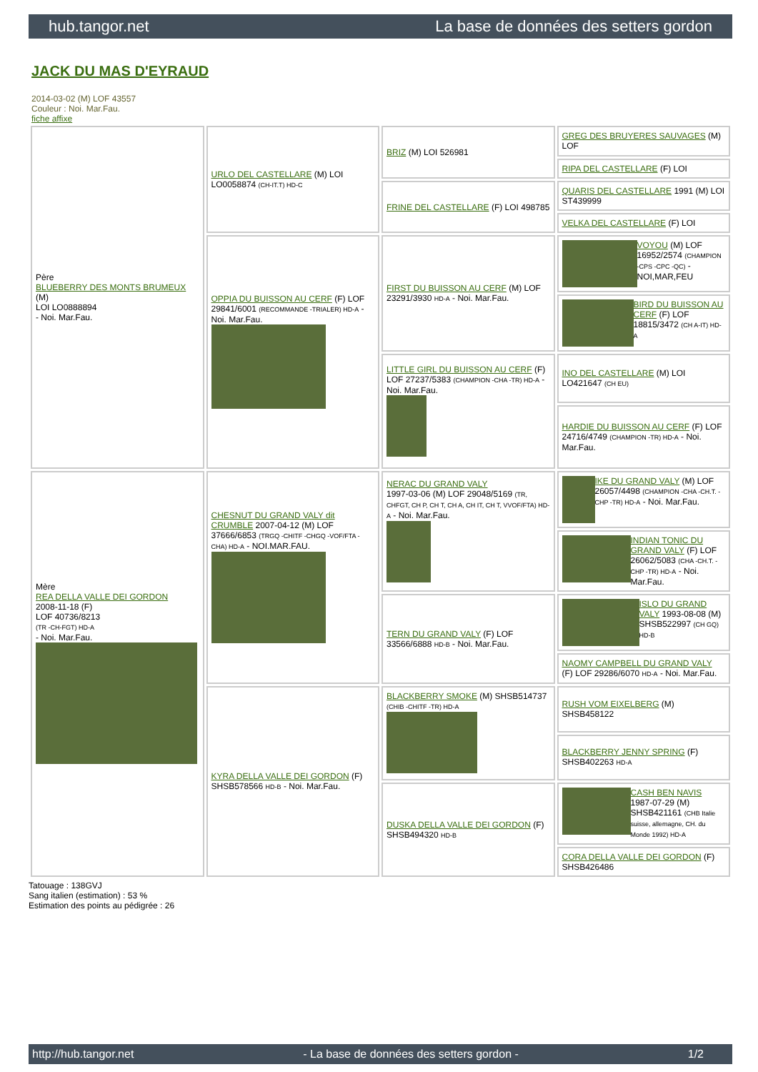hub.tangor.net La base de données des setters gordon
JACK DU MAS D'EYRAUD
2014-03-02 (M) LOF 43557
Couleur : Noi. Mar.Fau.
fiche affixe
| Père BLUEBERRY DES MONTS BRUMEUX (M) LOI LO0888894 - Noi. Mar.Fau. | URLO DEL CASTELLARE (M) LOI LO0058874 (CH-IT.T) HD-C | BRIZ (M) LOI 526981 | GREG DES BRUYERES SAUVAGES (M) LOF |
| | | | RIPA DEL CASTELLARE (F) LOI |
| | | FRINE DEL CASTELLARE (F) LOI 498785 | QUARIS DEL CASTELLARE 1991 (M) LOI ST439999 |
| | | | VELKA DEL CASTELLARE (F) LOI |
| | OPPIA DU BUISSON AU CERF (F) LOF 29841/6001 (RECOMMANDE -TRIALER) HD-A - Noi. Mar.Fau. | FIRST DU BUISSON AU CERF (M) LOF 23291/3930 HD-A - Noi. Mar.Fau. | VOYOU (M) LOF 16952/2574 (CHAMPION -CPS -CPC -QC) - NOI,MAR,FEU |
| | | | BIRD DU BUISSON AU CERF (F) LOF 18815/3472 (CH A-IT) HD-A |
| | | LITTLE GIRL DU BUISSON AU CERF (F) LOF 27237/5383 (CHAMPION -CHA -TR) HD-A - Noi. Mar.Fau. | INO DEL CASTELLARE (M) LOI LO421647 (CH EU) |
| | | | HARDIE DU BUISSON AU CERF (F) LOF 24716/4749 (CHAMPION -TR) HD-A - Noi. Mar.Fau. |
| Mère REA DELLA VALLE DEI GORDON 2008-11-18 (F) LOF 40736/8213 (TR -CH-FGT) HD-A - Noi. Mar.Fau. | CHESNUT DU GRAND VALY dit CRUMBLE 2007-04-12 (M) LOF 37666/6853 (TRGQ -CHITF -CHGQ -VOF/FTA -CHA) HD-A - NOI.MAR.FAU. | NERAC DU GRAND VALY 1997-03-06 (M) LOF 29048/5169 (TR, CHFGT, CH P, CH T, CH A, CH IT, CH T, VVOF/FTA) HD-A - Noi. Mar.Fau. | IKE DU GRAND VALY (M) LOF 26057/4498 (CHAMPION -CHA -CH.T. -CHP -TR) HD-A - Noi. Mar.Fau. |
| | | | INDIAN TONIC DU GRAND VALY (F) LOF 26062/5083 (CHA -CH.T. -CHP -TR) HD-A - Noi. Mar.Fau. |
| | | TERN DU GRAND VALY (F) LOF 33566/6888 HD-B - Noi. Mar.Fau. | ISLO DU GRAND VALY 1993-08-08 (M) SHSB522997 (CH GQ) HD-B |
| | | | NAOMY CAMPBELL DU GRAND VALY (F) LOF 29286/6070 HD-A - Noi. Mar.Fau. |
| | KYRA DELLA VALLE DEI GORDON (F) SHSB578566 HD-B - Noi. Mar.Fau. | BLACKBERRY SMOKE (M) SHSB514737 (CHIB -CHITF -TR) HD-A | RUSH VOM EIXELBERG (M) SHSB458122 |
| | | | BLACKBERRY JENNY SPRING (F) SHSB402263 HD-A |
| | | DUSKA DELLA VALLE DEI GORDON (F) SHSB494320 HD-B | CASH BEN NAVIS 1987-07-29 (M) SHSB421161 (CHB Italie suisse, allemagne, CH. du Monde 1992) HD-A |
| | | | CORA DELLA VALLE DEI GORDON (F) SHSB426486 |
Tatouage : 138GVJ
Sang italien (estimation) : 53 %
Estimation des points au pédigrée : 26
http://hub.tangor.net - La base de données des setters gordon - 1/2